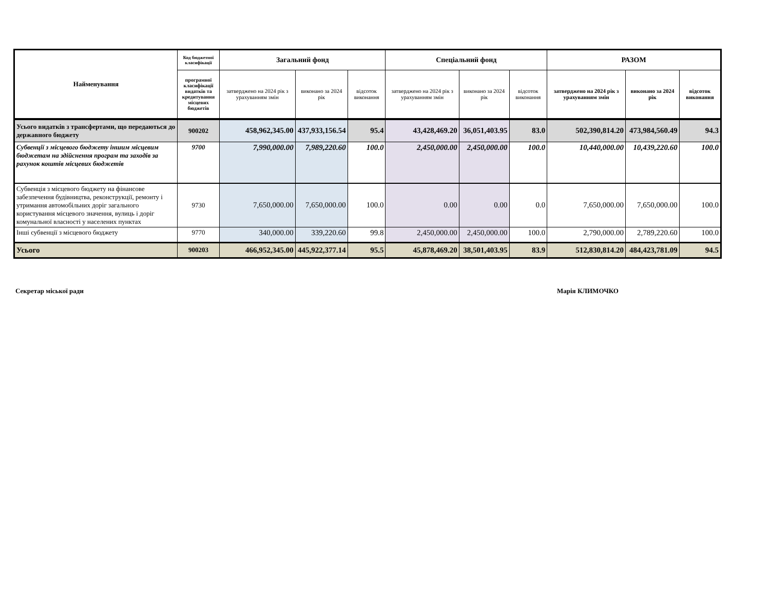| Найменування | Код бюджетної класифікації | Загальний фонд | | | Спеціальний фонд | | | РАЗОМ | | |
| --- | --- | --- | --- | --- | --- | --- | --- | --- | --- | --- |
| | програмної класифікації видатків та кредитування місцевих бюджетів | затверджено на 2024 рік з урахуванням змін | виконано за 2024 рік | відсоток виконання | затверджено на 2024 рік з урахуванням змін | виконано за 2024 рік | відсоток виконання | затверджено на 2024 рік з урахуванням змін | виконано за 2024 рік | відсоток виконання |
| Усього видатків з трансфертами, що передаються до державного бюджету | 900202 | 458,962,345.00 | 437,933,156.54 | 95.4 | 43,428,469.20 | 36,051,403.95 | 83.0 | 502,390,814.20 | 473,984,560.49 | 94.3 |
| Субвенції з місцевого бюджету іншим місцевим бюджетам на здійснення програм та заходів за рахунок коштів місцевих бюджетів | 9700 | 7,990,000.00 | 7,989,220.60 | 100.0 | 2,450,000.00 | 2,450,000.00 | 100.0 | 10,440,000.00 | 10,439,220.60 | 100.0 |
| Субвенція з місцевого бюджету на фінансове забезпечення будівництва, реконструкції, ремонту і утримання автомобільних доріг загального користування місцевого значення, вулиць і доріг комунальної власності у населених пунктах | 9730 | 7,650,000.00 | 7,650,000.00 | 100.0 | 0.00 | 0.00 | 0.0 | 7,650,000.00 | 7,650,000.00 | 100.0 |
| Інші субвенції з місцевого бюджету | 9770 | 340,000.00 | 339,220.60 | 99.8 | 2,450,000.00 | 2,450,000.00 | 100.0 | 2,790,000.00 | 2,789,220.60 | 100.0 |
| Усього | 900203 | 466,952,345.00 | 445,922,377.14 | 95.5 | 45,878,469.20 | 38,501,403.95 | 83.9 | 512,830,814.20 | 484,423,781.09 | 94.5 |
Секретар міської ради Марія КЛИМОЧКО